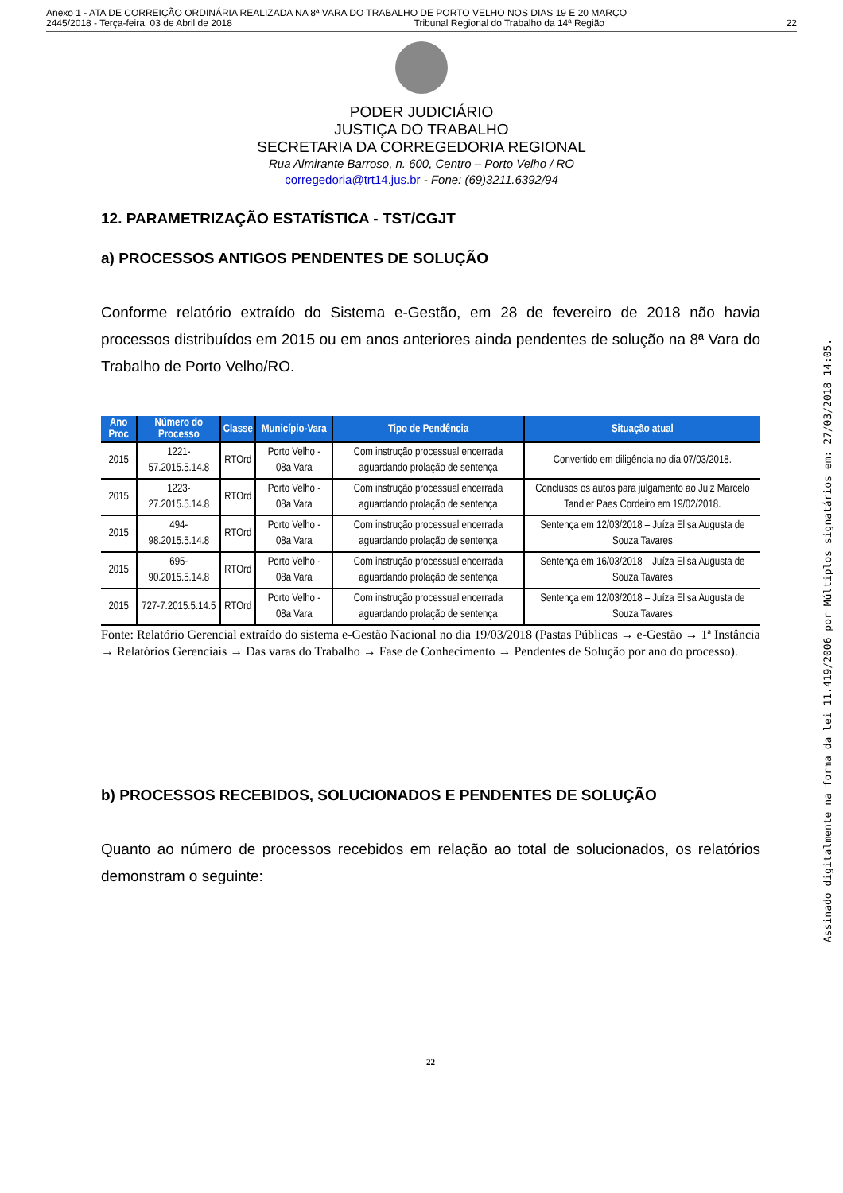Anexo 1 - ATA DE CORREIÇÃO ORDINÁRIA REALIZADA NA 8ª VARA DO TRABALHO DE PORTO VELHO NOS DIAS 19 E 20 MARÇO
2445/2018 - Terça-feira, 03 de Abril de 2018 Tribunal Regional do Trabalho da 14ª Região 22
PODER JUDICIÁRIO
JUSTIÇA DO TRABALHO
SECRETARIA DA CORREGEDORIA REGIONAL
Rua Almirante Barroso, n. 600, Centro – Porto Velho / RO
corregedoria@trt14.jus.br - Fone: (69)3211.6392/94
12. PARAMETRIZAÇÃO ESTATÍSTICA - TST/CGJT
a) PROCESSOS ANTIGOS PENDENTES DE SOLUÇÃO
Conforme relatório extraído do Sistema e-Gestão, em 28 de fevereiro de 2018 não havia processos distribuídos em 2015 ou em anos anteriores ainda pendentes de solução na 8ª Vara do Trabalho de Porto Velho/RO.
| Ano Proc | Número do Processo | Classe | Município-Vara | Tipo de Pendência | Situação atual |
| --- | --- | --- | --- | --- | --- |
| 2015 | 1221-57.2015.5.14.8 | RTOrd | Porto Velho - 08a Vara | Com instrução processual encerrada aguardando prolação de sentença | Convertido em diligência no dia 07/03/2018. |
| 2015 | 1223-27.2015.5.14.8 | RTOrd | Porto Velho - 08a Vara | Com instrução processual encerrada aguardando prolação de sentença | Conclusos os autos para julgamento ao Juiz Marcelo Tandler Paes Cordeiro em 19/02/2018. |
| 2015 | 494-98.2015.5.14.8 | RTOrd | Porto Velho - 08a Vara | Com instrução processual encerrada aguardando prolação de sentença | Sentença em 12/03/2018 – Juíza Elisa Augusta de Souza Tavares |
| 2015 | 695-90.2015.5.14.8 | RTOrd | Porto Velho - 08a Vara | Com instrução processual encerrada aguardando prolação de sentença | Sentença em 16/03/2018 – Juíza Elisa Augusta de Souza Tavares |
| 2015 | 727-7.2015.5.14.5 | RTOrd | Porto Velho - 08a Vara | Com instrução processual encerrada aguardando prolação de sentença | Sentença em 12/03/2018 – Juíza Elisa Augusta de Souza Tavares |
Fonte: Relatório Gerencial extraído do sistema e-Gestão Nacional no dia 19/03/2018 (Pastas Públicas → e-Gestão → 1ª Instância → Relatórios Gerenciais → Das varas do Trabalho → Fase de Conhecimento → Pendentes de Solução por ano do processo).
b) PROCESSOS RECEBIDOS, SOLUCIONADOS E PENDENTES DE SOLUÇÃO
Quanto ao número de processos recebidos em relação ao total de solucionados, os relatórios demonstram o seguinte:
22
Assinado digitalmente na forma da lei 11.419/2006 por Múltiplos signatários em: 27/03/2018 14:05.